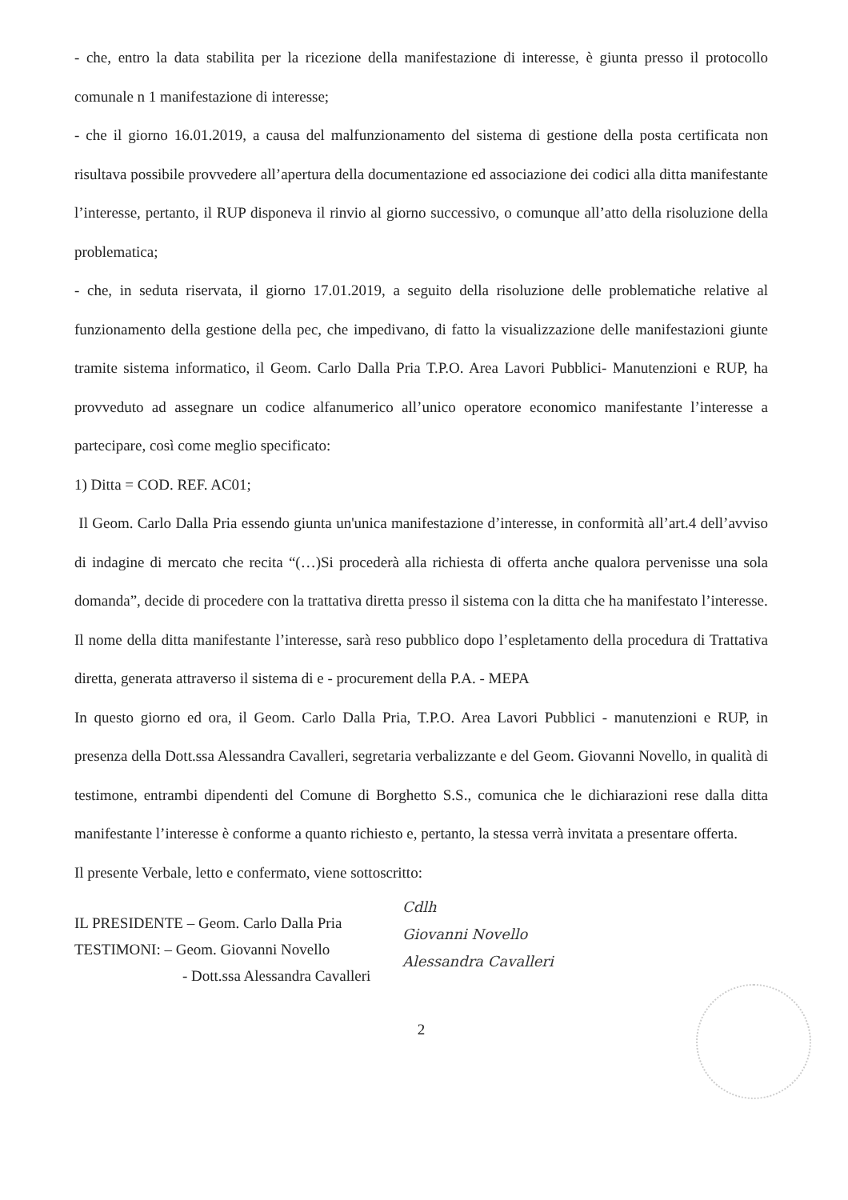- che, entro la data stabilita per la ricezione della manifestazione di interesse, è giunta presso il protocollo comunale n 1 manifestazione di interesse;
- che il giorno 16.01.2019, a causa del malfunzionamento del sistema di gestione della posta certificata non risultava possibile provvedere all’apertura della documentazione ed associazione dei codici alla ditta manifestante l’interesse, pertanto, il RUP disponeva il rinvio al giorno successivo, o comunque all’atto della risoluzione della problematica;
- che, in seduta riservata, il giorno 17.01.2019, a seguito della risoluzione delle problematiche relative al funzionamento della gestione della pec, che impedivano, di fatto la visualizzazione delle manifestazioni giunte tramite sistema informatico, il Geom. Carlo Dalla Pria T.P.O. Area Lavori Pubblici- Manutenzioni e RUP, ha provveduto ad assegnare un codice alfanumerico all’unico operatore economico manifestante l’interesse a partecipare, così come meglio specificato:
1) Ditta = COD. REF. AC01;
Il Geom. Carlo Dalla Pria essendo giunta un'unica manifestazione d’interesse, in conformità all’art.4 dell’avviso di indagine di mercato che recita “(…)Si procederà alla richiesta di offerta anche qualora pervenisse una sola domanda”, decide di procedere con la trattativa diretta presso il sistema con la ditta che ha manifestato l’interesse.
Il nome della ditta manifestante l’interesse, sarà reso pubblico dopo l’espletamento della procedura di Trattativa diretta, generata attraverso il sistema di e - procurement della P.A. - MEPA
In questo giorno ed ora, il Geom. Carlo Dalla Pria, T.P.O. Area Lavori Pubblici - manutenzioni e RUP, in presenza della Dott.ssa Alessandra Cavalleri, segretaria verbalizzante e del Geom. Giovanni Novello, in qualità di testimone, entrambi dipendenti del Comune di Borghetto S.S., comunica che le dichiarazioni rese dalla ditta manifestante l’interesse è conforme a quanto richiesto e, pertanto, la stessa verrà invitata a presentare offerta.
Il presente Verbale, letto e confermato, viene sottoscritto:
IL PRESIDENTE – Geom. Carlo Dalla Pria
TESTIMONI: – Geom. Giovanni Novello
- Dott.ssa Alessandra Cavalleri
Cdlh
Giovanni Novello
Alessandra Cavalleri
2